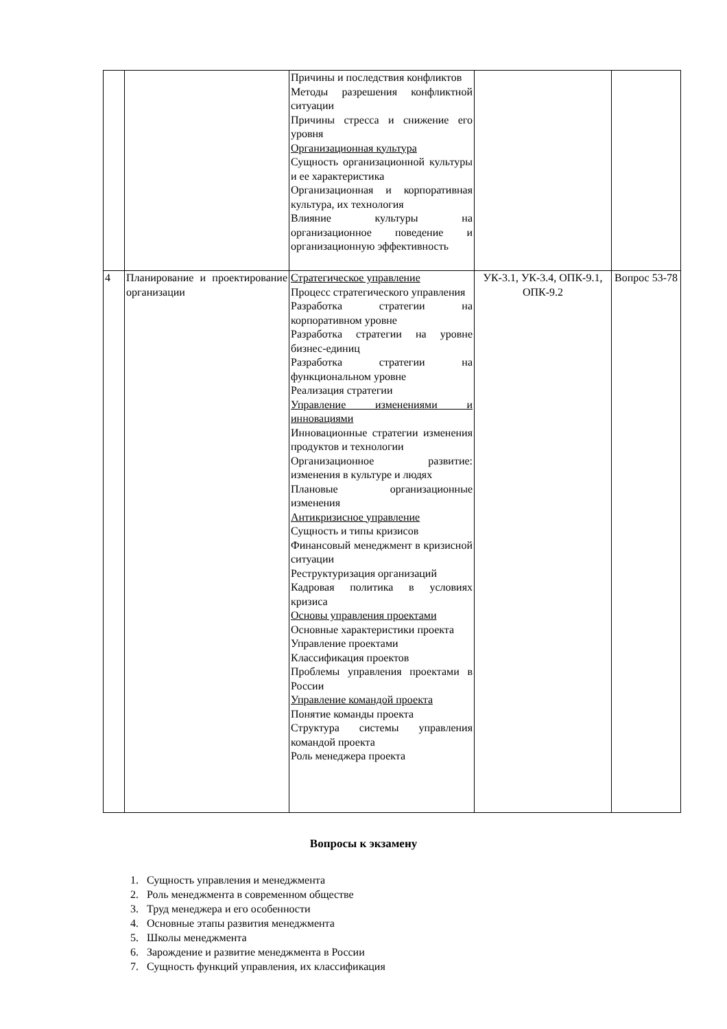| | | Причины и последствия конфликтов Методы разрешения конфликтной ситуации Причины стресса и снижение его уровня Организационная культура Сущность организационной культуры и ее характеристика Организационная и корпоративная культура, их технология Влияние культуры на организационное поведение и организационную эффективность | | |
| 4 | Планирование и проектирование организации | Стратегическое управление Процесс стратегического управления Разработка стратегии на корпоративном уровне Разработка стратегии на уровне бизнес-единиц Разработка стратегии на функциональном уровне Реализация стратегии Управление изменениями и инновациями Инновационные стратегии изменения продуктов и технологии Организационное развитие: изменения в культуре и людях Плановые организационные изменения Антикризисное управление Сущность и типы кризисов Финансовый менеджмент в кризисной ситуации Реструктуризация организаций Кадровая политика в условиях кризиса Основы управления проектами Основные характеристики проекта Управление проектами Классификация проектов Проблемы управления проектами в России Управление командой проекта Понятие команды проекта Структура системы управления командой проекта Роль менеджера проекта | УК-3.1, УК-3.4, ОПК-9.1, ОПК-9.2 | Вопрос 53-78 |
Вопросы к экзамену
1. Сущность управления и менеджмента
2. Роль менеджмента в современном обществе
3. Труд менеджера и его особенности
4. Основные этапы развития менеджмента
5. Школы менеджмента
6. Зарождение и развитие менеджмента в России
7. Сущность функций управления, их классификация